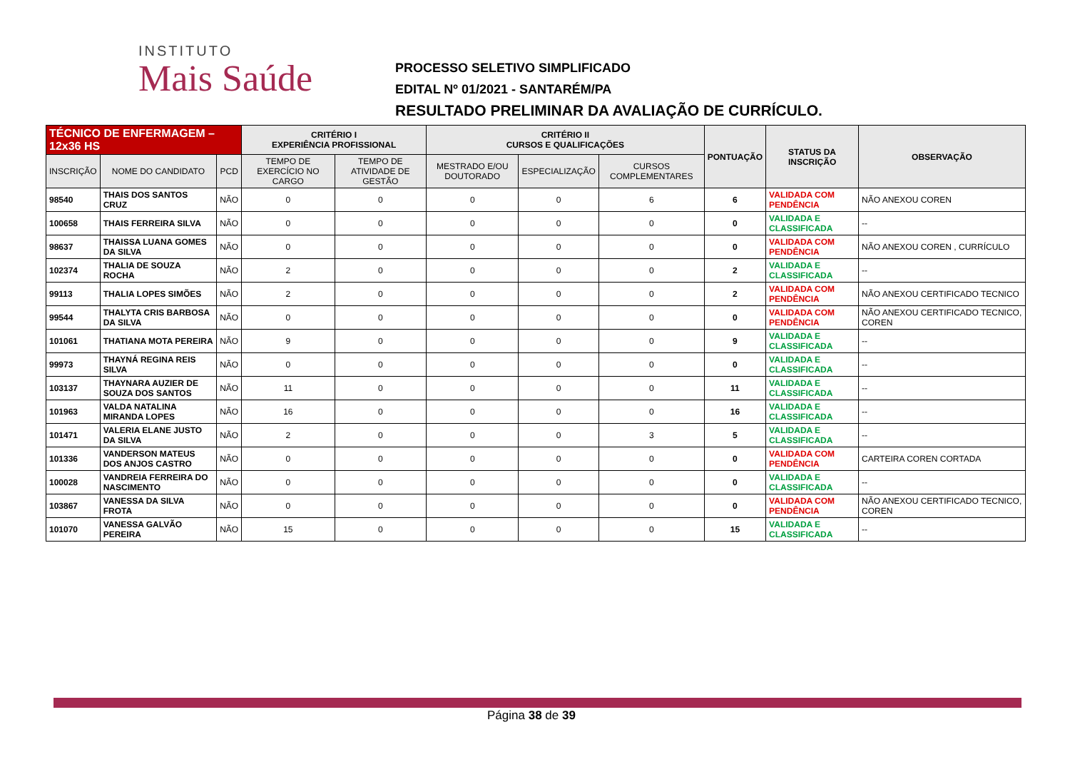INSTITUTO
Mais Saúde
PROCESSO SELETIVO SIMPLIFICADO
EDITAL Nº 01/2021 - SANTARÉM/PA
RESULTADO PRELIMINAR DA AVALIAÇÃO DE CURRÍCULO.
| TÉCNICO DE ENFERMAGEM – 12x36 HS | | | CRITÉRIO I EXPERIÊNCIA PROFISSIONAL | | CRITÉRIO II CURSOS E QUALIFICAÇÕES | | | PONTUAÇÃO | STATUS DA INSCRIÇÃO | OBSERVAÇÃO |
| INSCRIÇÃO | NOME DO CANDIDATO | PCD | TEMPO DE EXERCÍCIO NO CARGO | TEMPO DE ATIVIDADE DE GESTÃO | MESTRADO E/OU DOUTORADO | ESPECIALIZAÇÃO | CURSOS COMPLEMENTARES | | | |
| 98540 | THAIS DOS SANTOS CRUZ | NÃO | 0 | 0 | 0 | 0 | 6 | 6 | VALIDADA COM PENDÊNCIA | NÃO ANEXOU COREN |
| 100658 | THAIS FERREIRA SILVA | NÃO | 0 | 0 | 0 | 0 | 0 | 0 | VALIDADA E CLASSIFICADA | -- |
| 98637 | THAISSA LUANA GOMES DA SILVA | NÃO | 0 | 0 | 0 | 0 | 0 | 0 | VALIDADA COM PENDÊNCIA | NÃO ANEXOU COREN , CURRÍCULO |
| 102374 | THALIA DE SOUZA ROCHA | NÃO | 2 | 0 | 0 | 0 | 0 | 2 | VALIDADA E CLASSIFICADA | -- |
| 99113 | THALIA LOPES SIMÕES | NÃO | 2 | 0 | 0 | 0 | 0 | 2 | VALIDADA COM PENDÊNCIA | NÃO ANEXOU CERTIFICADO TECNICO |
| 99544 | THALYTA CRIS BARBOSA DA SILVA | NÃO | 0 | 0 | 0 | 0 | 0 | 0 | VALIDADA COM PENDÊNCIA | NÃO ANEXOU CERTIFICADO TECNICO, COREN |
| 101061 | THATIANA MOTA PEREIRA | NÃO | 9 | 0 | 0 | 0 | 0 | 9 | VALIDADA E CLASSIFICADA | -- |
| 99973 | THAYNÁ REGINA REIS SILVA | NÃO | 0 | 0 | 0 | 0 | 0 | 0 | VALIDADA E CLASSIFICADA | -- |
| 103137 | THAYNARA AUZIER DE SOUZA DOS SANTOS | NÃO | 11 | 0 | 0 | 0 | 0 | 11 | VALIDADA E CLASSIFICADA | -- |
| 101963 | VALDA NATALINA MIRANDA LOPES | NÃO | 16 | 0 | 0 | 0 | 0 | 16 | VALIDADA E CLASSIFICADA | -- |
| 101471 | VALERIA ELANE JUSTO DA SILVA | NÃO | 2 | 0 | 0 | 0 | 3 | 5 | VALIDADA E CLASSIFICADA | -- |
| 101336 | VANDERSON MATEUS DOS ANJOS CASTRO | NÃO | 0 | 0 | 0 | 0 | 0 | 0 | VALIDADA COM PENDÊNCIA | CARTEIRA COREN CORTADA |
| 100028 | VANDREIA FERREIRA DO NASCIMENTO | NÃO | 0 | 0 | 0 | 0 | 0 | 0 | VALIDADA E CLASSIFICADA | -- |
| 103867 | VANESSA DA SILVA FROTA | NÃO | 0 | 0 | 0 | 0 | 0 | 0 | VALIDADA COM PENDÊNCIA | NÃO ANEXOU CERTIFICADO TECNICO, COREN |
| 101070 | VANESSA GALVÃO PEREIRA | NÃO | 15 | 0 | 0 | 0 | 0 | 15 | VALIDADA E CLASSIFICADA | -- |
Página 38 de 39